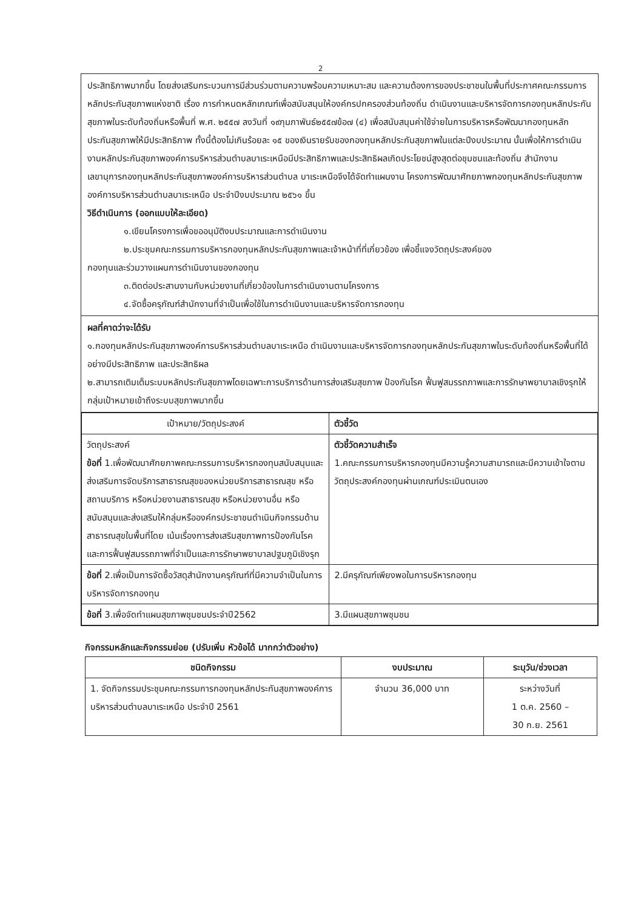2
ประสิทธิภาพมากขึ้น โดยส่งเสริมกระบวนการมีส่วนร่วมตามความพร้อมความเหมาะสม และความต้องการของประชาชนในพื้นที่ประกาศคณะกรรมการหลักประกันสุขภาพแห่งชาติ เรื่อง การกำหนดหลักเกณฑ์เพื่อสนับสนุนให้องค์กรปกครองส่วนท้องถิ่น ดำเนินงานและบริหารจัดการกองทุนหลักประกันสุขภาพในระดับท้องถิ่นหรือพื้นที่ พ.ศ. ๒๕๕๗ ลงวันที่ ๑๙กุมภาพันธ์๒๕๕๗ข้อ๗ (๔) เพื่อสนับสนุนค่าใช้จ่ายในการบริหารหรือพัฒนากองทุนหลักประกันสุขภาพให้มีประสิทธิภาพ ทั้งนี้ต้องไม่เกินร้อยละ ๑๕ ของเงินรายรับของกองทุนหลักประกันสุขภาพในแต่ละปีงบประมาณ นั้นเพื่อให้การดำเนินงานหลักประกันสุขภาพองค์การบริหารส่วนตำบลบาเระเหนือมีประสิทธิภาพและประสิทธิผลเกิดประโยชน์สูงสุดต่อชุมชนและท้องถิ่น สำนักงานเลขานุการกองทุนหลักประกันสุขภาพองค์การบริหารส่วนตำบล บาเระเหนือจึงได้จัดทำแผนงาน โครงการพัฒนาศักยภาพกองทุนหลักประกันสุขภาพ องค์การบริหารส่วนตำบลบาเระเหนือ ประจำปีงบประมาณ ๒๕๖๑ ขึ้น
วิธีดำเนินการ (ออกแบบให้ละเอียด)
๑.เขียนโครงการเพื่อขออนุมัติงบประมาณและการดำเนินงาน
๒.ประชุมคณะกรรมการบริหารกองทุนหลักประกันสุขภาพและเจ้าหน้าที่ที่เกี่ยวข้อง เพื่อชี้แจงวัตถุประสงค์ของ
กองทุนและร่วมวางแผนการดำเนินงานของกองทุน
๓.ติดต่อประสานงานกับหน่วยงานที่เกี่ยวข้องในการดำเนินงานตามโครงการ
๔.จัดซื้อครุภัณฑ์สำนักงานที่จำเป็นเพื่อใช้ในการดำเนินงานและบริหารจัดการกองทุน
ผลที่คาดว่าจะได้รับ
๑.กองทุนหลักประกันสุขภาพองค์การบริหารส่วนตำบลบาเระเหนือ ดำเนินงานและบริหารจัดการกองทุนหลักประกันสุขภาพในระดับท้องถิ่นหรือพื้นที่ได้อย่างมีประสิทธิภาพ และประสิทธิผล
๒.สามารถเติมเต็มระบบหลักประกันสุขภาพโดยเฉพาะการบริการด้านการส่งเสริมสุขภาพ ป้องกันโรค ฟื้นฟูสมรรถภาพและการรักษาพยาบาลเชิงรุกให้กลุ่มเป้าหมายเข้าถึงระบบสุขภาพมากขึ้น
| เป้าหมาย/วัตถุประสงค์ | ตัวชี้วัด |
| --- | --- |
| วัตถุประสงค์ ข้อที่ 1.เพื่อพัฒนาศักยภาพคณะกรรมการบริหารกองทุนสนับสนุนและส่งเสริมการจัดบริการสาธารณสุขของหน่วยบริการสาธารณสุข หรือสถานบริการ หรือหน่วยงานสาธารณสุข หรือหน่วยงานอื่น หรือสนับสนุนและส่งเสริมให้กลุ่มหรือองค์กรประชาชนดำเนินกิจกรรมด้านสาธารณสุขในพื้นที่โดย เน้นเรื่องการส่งเสริมสุขภาพการป้องกันโรคและการฟื้นฟูสมรรถภาพที่จำเป็นและการรักษาพยาบาลปฐมภูมิเชิงรุก | ตัวชี้วัดความสำเร็จ 1.คณะกรรมการบริหารกองทุนมีความรู้ความสามารถและมีความเข้าใจตามวัตถุประสงค์กองทุนผ่านเกณฑ์ประเมินตนเอง |
| ข้อที่ 2.เพื่อเป็นการจัดซื้อวัสดุสำนักงานครุภัณฑ์ที่มีความจำเป็นในการบริหารจัดการกองทุน | 2.มีครุภัณฑ์เพียงพอในการบริหารกองทุน |
| ข้อที่ 3.เพื่อจัดทำแผนสุขภาพชุมชนประจำปี2562 | 3.มีแผนสุขภาพชุมชน |
กิจกรรมหลักและกิจกรรมย่อย (ปรับเพิ่ม หัวข้อได้ มากกว่าตัวอย่าง)
| ชนิดกิจกรรม | งบประมาณ | ระบุวัน/ช่วงเวลา |
| --- | --- | --- |
| 1. จัดกิจกรรมประชุมคณะกรรมการกองทุนหลักประกันสุขภาพองค์การบริหารส่วนตำบลบาเระเหนือ ประจำปี 2561 | จำนวน 36,000 บาท | ระหว่างวันที่ 1 ต.ค. 2560 – 30 ก.ย. 2561 |